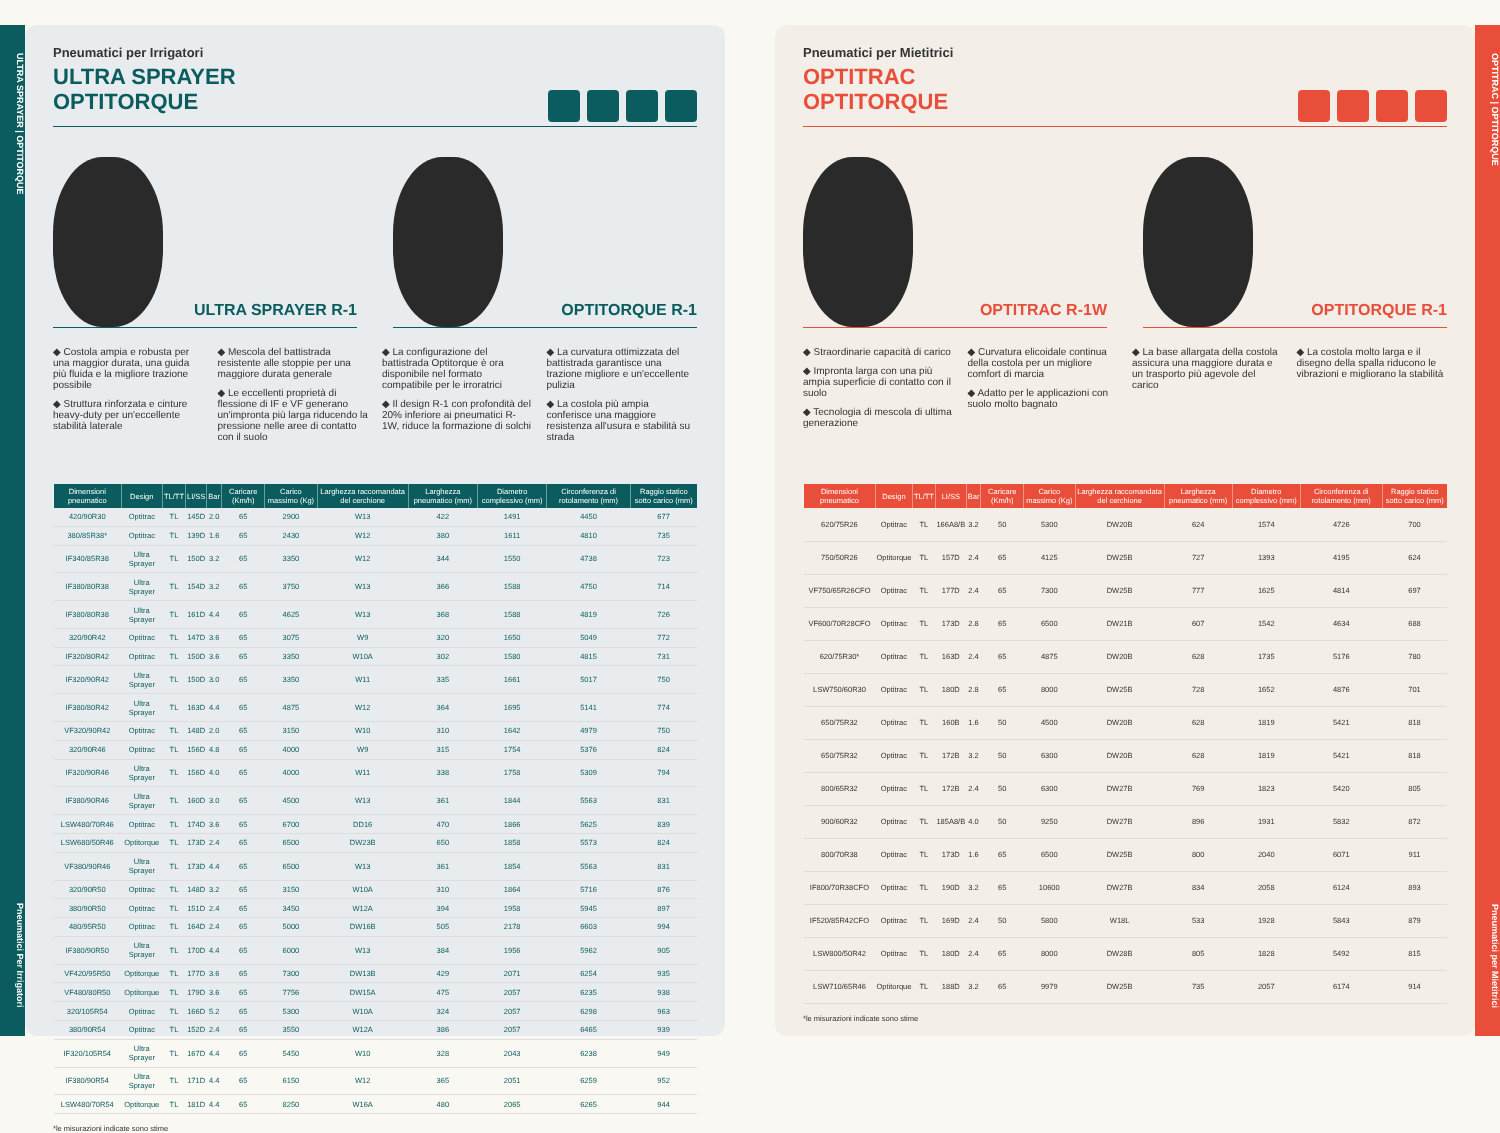ULTRA SPRAYER | OPTITORQUE Pneumatici Per Irrigatori
Pneumatici per Irrigatori
ULTRA SPRAYER
OPTITORQUE
ULTRA SPRAYER R-1 OPTITORQUE R-1
◆ Costola ampia e robusta per una maggior durata, una guida più fluida e la migliore trazione possibile
◆ Struttura rinforzata e cinture heavy-duty per un'eccellente stabilità laterale
◆ Mescola del battistrada resistente alle stoppie per una maggiore durata generale
◆ Le eccellenti proprietà di flessione di IF e VF generano un'impronta più larga riducendo la pressione nelle aree di contatto con il suolo
◆ La configurazione del battistrada Optitorque è ora disponibile nel formato compatibile per le irroratrici
◆ Il design R-1 con profondità del 20% inferiore ai pneumatici R-1W, riduce la formazione di solchi
◆ La curvatura ottimizzata del battistrada garantisce una trazione migliore e un'eccellente pulizia
◆ La costola più ampia conferisce una maggiore resistenza all'usura e stabilità su strada
| Dimensioni pneumatico | Design | TL/TT | LI/SS | Bar | Caricare (Km/h) | Carico massimo (Kg) | Larghezza raccomandata del cerchione | Larghezza pneumatico (mm) | Diametro complessivo (mm) | Circonferenza di rotolamento (mm) | Raggio statico sotto carico (mm) |
| --- | --- | --- | --- | --- | --- | --- | --- | --- | --- | --- | --- |
| 420/90R30 | Optitrac | TL | 145D | 2.0 | 65 | 2900 | W13 | 422 | 1491 | 4450 | 677 |
| 380/85R38* | Optitrac | TL | 139D | 1.6 | 65 | 2430 | W12 | 380 | 1611 | 4810 | 735 |
| IF340/85R38 | Ultra Sprayer | TL | 150D | 3.2 | 65 | 3350 | W12 | 344 | 1550 | 4738 | 723 |
| IF380/80R38 | Ultra Sprayer | TL | 154D | 3.2 | 65 | 3750 | W13 | 366 | 1588 | 4750 | 714 |
| IF380/80R38 | Ultra Sprayer | TL | 161D | 4.4 | 65 | 4625 | W13 | 368 | 1588 | 4819 | 726 |
| 320/90R42 | Optitrac | TL | 147D | 3.6 | 65 | 3075 | W9 | 320 | 1650 | 5049 | 772 |
| IF320/80R42 | Optitrac | TL | 150D | 3.6 | 65 | 3350 | W10A | 302 | 1580 | 4815 | 731 |
| IF320/90R42 | Ultra Sprayer | TL | 150D | 3.0 | 65 | 3350 | W11 | 335 | 1661 | 5017 | 750 |
| IF380/80R42 | Ultra Sprayer | TL | 163D | 4.4 | 65 | 4875 | W12 | 364 | 1695 | 5141 | 774 |
| VF320/90R42 | Optitrac | TL | 148D | 2.0 | 65 | 3150 | W10 | 310 | 1642 | 4979 | 750 |
| 320/90R46 | Optitrac | TL | 156D | 4.8 | 65 | 4000 | W9 | 315 | 1754 | 5376 | 824 |
| IF320/90R46 | Ultra Sprayer | TL | 156D | 4.0 | 65 | 4000 | W11 | 338 | 1758 | 5309 | 794 |
| IF380/90R46 | Ultra Sprayer | TL | 160D | 3.0 | 65 | 4500 | W13 | 361 | 1844 | 5563 | 831 |
| LSW480/70R46 | Optitrac | TL | 174D | 3.6 | 65 | 6700 | DD16 | 470 | 1866 | 5625 | 839 |
| LSW680/50R46 | Optitorque | TL | 173D | 2.4 | 65 | 6500 | DW23B | 650 | 1858 | 5573 | 824 |
| VF380/90R46 | Ultra Sprayer | TL | 173D | 4.4 | 65 | 6500 | W13 | 361 | 1854 | 5563 | 831 |
| 320/90R50 | Optitrac | TL | 148D | 3.2 | 65 | 3150 | W10A | 310 | 1864 | 5716 | 876 |
| 380/90R50 | Optitrac | TL | 151D | 2.4 | 65 | 3450 | W12A | 394 | 1958 | 5945 | 897 |
| 480/95R50 | Optitrac | TL | 164D | 2.4 | 65 | 5000 | DW16B | 505 | 2178 | 6603 | 994 |
| IF380/90R50 | Ultra Sprayer | TL | 170D | 4.4 | 65 | 6000 | W13 | 384 | 1956 | 5962 | 905 |
| VF420/95R50 | Optitorque | TL | 177D | 3.6 | 65 | 7300 | DW13B | 429 | 2071 | 6254 | 935 |
| VF480/80R50 | Optitorque | TL | 179D | 3.6 | 65 | 7756 | DW15A | 475 | 2057 | 6235 | 938 |
| 320/105R54 | Optitrac | TL | 166D | 5.2 | 65 | 5300 | W10A | 324 | 2057 | 6298 | 963 |
| 380/90R54 | Optitrac | TL | 152D | 2.4 | 65 | 3550 | W12A | 386 | 2057 | 6465 | 939 |
| IF320/105R54 | Ultra Sprayer | TL | 167D | 4.4 | 65 | 5450 | W10 | 328 | 2043 | 6238 | 949 |
| IF380/90R54 | Ultra Sprayer | TL | 171D | 4.4 | 65 | 6150 | W12 | 365 | 2051 | 6259 | 952 |
| LSW480/70R54 | Optitorque | TL | 181D | 4.4 | 65 | 8250 | W16A | 480 | 2065 | 6265 | 944 |
*le misurazioni indicate sono stime
Pneumatici per Mietitrici
OPTITRAC
OPTITORQUE
OPTITRAC R-1W OPTITORQUE R-1
◆ Straordinarie capacità di carico
◆ Impronta larga con una più ampia superficie di contatto con il suolo
◆ Tecnologia di mescola di ultima generazione
◆ Curvatura elicoidale continua della costola per un migliore comfort di marcia
◆ Adatto per le applicazioni con suolo molto bagnato
◆ La base allargata della costola assicura una maggiore durata e un trasporto più agevole del carico
◆ La costola molto larga e il disegno della spalla riducono le vibrazioni e migliorano la stabilità
| Dimensioni pneumatico | Design | TL/TT | LI/SS | Bar | Caricare (Km/h) | Carico massimo (Kg) | Larghezza raccomandata del cerchione | Larghezza pneumatico (mm) | Diametro complessivo (mm) | Circonferenza di rotolamento (mm) | Raggio statico sotto carico (mm) |
| --- | --- | --- | --- | --- | --- | --- | --- | --- | --- | --- | --- |
| 620/75R26 | Optitrac | TL | 166A8/B | 3.2 | 50 | 5300 | DW20B | 624 | 1574 | 4726 | 700 |
| 750/50R26 | Optitorque | TL | 157D | 2.4 | 65 | 4125 | DW25B | 727 | 1393 | 4195 | 624 |
| VF750/65R26CFO | Optitrac | TL | 177D | 2.4 | 65 | 7300 | DW25B | 777 | 1625 | 4814 | 697 |
| VF600/70R28CFO | Optitrac | TL | 173D | 2.8 | 65 | 6500 | DW21B | 607 | 1542 | 4634 | 688 |
| 620/75R30* | Optitrac | TL | 163D | 2.4 | 65 | 4875 | DW20B | 628 | 1735 | 5176 | 780 |
| LSW750/60R30 | Optitrac | TL | 180D | 2.8 | 65 | 8000 | DW25B | 728 | 1652 | 4876 | 701 |
| 650/75R32 | Optitrac | TL | 160B | 1.6 | 50 | 4500 | DW20B | 628 | 1819 | 5421 | 818 |
| 650/75R32 | Optitrac | TL | 172B | 3.2 | 50 | 6300 | DW20B | 628 | 1819 | 5421 | 818 |
| 800/65R32 | Optitrac | TL | 172B | 2.4 | 50 | 6300 | DW27B | 769 | 1823 | 5420 | 805 |
| 900/60R32 | Optitrac | TL | 185A8/B | 4.0 | 50 | 9250 | DW27B | 896 | 1931 | 5832 | 872 |
| 800/70R38 | Optitrac | TL | 173D | 1.6 | 65 | 6500 | DW25B | 800 | 2040 | 6071 | 911 |
| IF800/70R38CFO | Optitrac | TL | 190D | 3.2 | 65 | 10600 | DW27B | 834 | 2058 | 6124 | 893 |
| IF520/85R42CFO | Optitrac | TL | 169D | 2.4 | 50 | 5800 | W18L | 533 | 1928 | 5843 | 879 |
| LSW800/50R42 | Optitrac | TL | 180D | 2.4 | 65 | 8000 | DW28B | 805 | 1828 | 5492 | 815 |
| LSW710/65R46 | Optitorque | TL | 188D | 3.2 | 65 | 9979 | DW25B | 735 | 2057 | 6174 | 914 |
*le misurazioni indicate sono stime
OPTITRAC | OPTITORQUE Pneumatici per Mietitrici